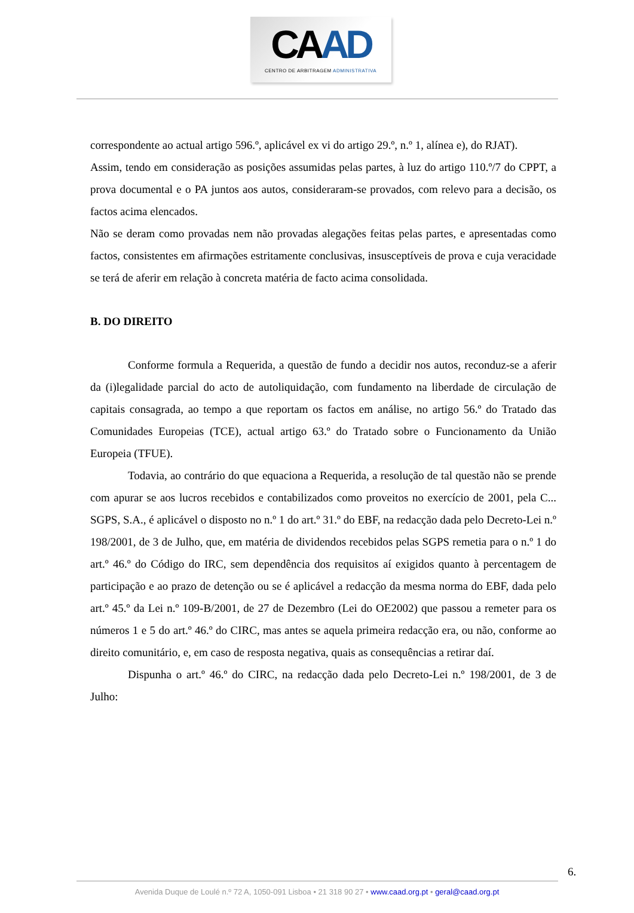CAAD
CENTRO DE ARBITRAGEM ADMINISTRATIVA
correspondente ao actual artigo 596.º, aplicável ex vi do artigo 29.º, n.º 1, alínea e), do RJAT).
Assim, tendo em consideração as posições assumidas pelas partes, à luz do artigo 110.º/7 do CPPT, a prova documental e o PA juntos aos autos, consideraram-se provados, com relevo para a decisão, os factos acima elencados.
Não se deram como provadas nem não provadas alegações feitas pelas partes, e apresentadas como factos, consistentes em afirmações estritamente conclusivas, insusceptíveis de prova e cuja veracidade se terá de aferir em relação à concreta matéria de facto acima consolidada.
B. DO DIREITO
Conforme formula a Requerida, a questão de fundo a decidir nos autos, reconduz-se a aferir da (i)legalidade parcial do acto de autoliquidação, com fundamento na liberdade de circulação de capitais consagrada, ao tempo a que reportam os factos em análise, no artigo 56.º do Tratado das Comunidades Europeias (TCE), actual artigo 63.º do Tratado sobre o Funcionamento da União Europeia (TFUE).
Todavia, ao contrário do que equaciona a Requerida, a resolução de tal questão não se prende com apurar se aos lucros recebidos e contabilizados como proveitos no exercício de 2001, pela C... SGPS, S.A., é aplicável o disposto no n.º 1 do art.º 31.º do EBF, na redacção dada pelo Decreto-Lei n.º 198/2001, de 3 de Julho, que, em matéria de dividendos recebidos pelas SGPS remetia para o n.º 1 do art.º 46.º do Código do IRC, sem dependência dos requisitos aí exigidos quanto à percentagem de participação e ao prazo de detenção ou se é aplicável a redacção da mesma norma do EBF, dada pelo art.º 45.º da Lei n.º 109-B/2001, de 27 de Dezembro (Lei do OE2002) que passou a remeter para os números 1 e 5 do art.º 46.º do CIRC, mas antes se aquela primeira redacção era, ou não, conforme ao direito comunitário, e, em caso de resposta negativa, quais as consequências a retirar daí.
Dispunha o art.º 46.º do CIRC, na redacção dada pelo Decreto-Lei n.º 198/2001, de 3 de Julho:
6.
Avenida Duque de Loulé n.º 72 A, 1050-091 Lisboa • 21 318 90 27 • www.caad.org.pt • geral@caad.org.pt